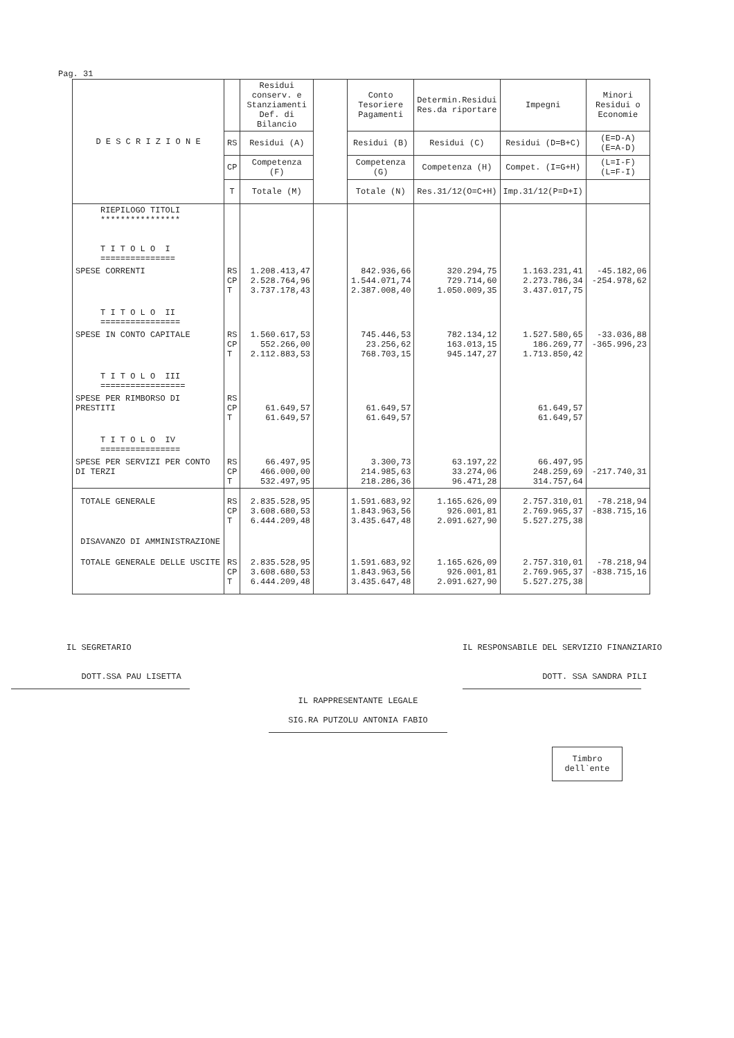Pag. 31
| D E S C R I Z I O N E | | Residui conserv. e Stanziamenti Def. di Bilancio | | Conto Tesoriere Pagamenti | Determin.Residui Res.da riportare | Impegni | Minori Residui o Economie | | |
| --- | --- | --- | --- | --- | --- | --- | --- | --- | --- |
| | RS | Residui (A) | | Residui (B) | Residui (C) | Residui (D=B+C) | (E=D-A) (E=A-D) | | |
| | CP | Competenza (F) | | Competenza (G) | Competenza (H) | Compet. (I=G+H) | (L=I-F) (L=F-I) | | |
| | T | Totale (M) | | Totale (N) | Res.31/12(O=C+H) | Imp.31/12(P=D+I) | | | |
| | RIEPILOGO TITOLI **************** T I T O L O I =============== | | | | | | | | |
| SPESE CORRENTI | RS CP T | 1.208.413,47 2.528.764,96 3.737.178,43 | | 842.936,66 1.544.071,74 2.387.008,40 | 320.294,75 729.714,60 1.050.009,35 | 1.163.231,41 2.273.786,34 3.437.017,75 | -45.182,06 -254.978,62 | | |
| T I T O L O II ================ | | | | | | | | | |
| SPESE IN CONTO CAPITALE | RS CP T | 1.560.617,53 552.266,00 2.112.883,53 | | 745.446,53 23.256,62 768.703,15 | 782.134,12 163.013,15 945.147,27 | 1.527.580,65 186.269,77 1.713.850,42 | -33.036,88 -365.996,23 | | |
| T I T O L O III ================= | | | | | | | | | |
| SPESE PER RIMBORSO DI PRESTITI | RS CP T | 61.649,57 61.649,57 | | 61.649,57 61.649,57 | | 61.649,57 61.649,57 | | | |
| T I T O L O IV ================ | | | | | | | | | |
| SPESE PER SERVIZI PER CONTO DI TERZI | RS CP T | 66.497,95 466.000,00 532.497,95 | | 3.300,73 214.985,63 218.286,36 | 63.197,22 33.274,06 96.471,28 | 66.497,95 248.259,69 314.757,64 | -217.740,31 | | |
| TOTALE GENERALE | RS CP T | 2.835.528,95 3.608.680,53 6.444.209,48 | | 1.591.683,92 1.843.963,56 3.435.647,48 | 1.165.626,09 926.001,81 2.091.627,90 | 2.757.310,01 2.769.965,37 5.527.275,38 | -78.218,94 -838.715,16 | | |
| DISAVANZO DI AMMINISTRAZIONE | | | | | | | | | |
| TOTALE GENERALE DELLE USCITE | RS CP T | 2.835.528,95 3.608.680,53 6.444.209,48 | | 1.591.683,92 1.843.963,56 3.435.647,48 | 1.165.626,09 926.001,81 2.091.627,90 | 2.757.310,01 2.769.965,37 5.527.275,38 | -78.218,94 -838.715,16 | | |
IL SEGRETARIO
DOTT.SSA PAU LISETTA
IL RESPONSABILE DEL SERVIZIO FINANZIARIO
DOTT. SSA SANDRA PILI
IL RAPPRESENTANTE LEGALE
SIG.RA PUTZOLU ANTONIA FABIO
Timbro
dell`ente